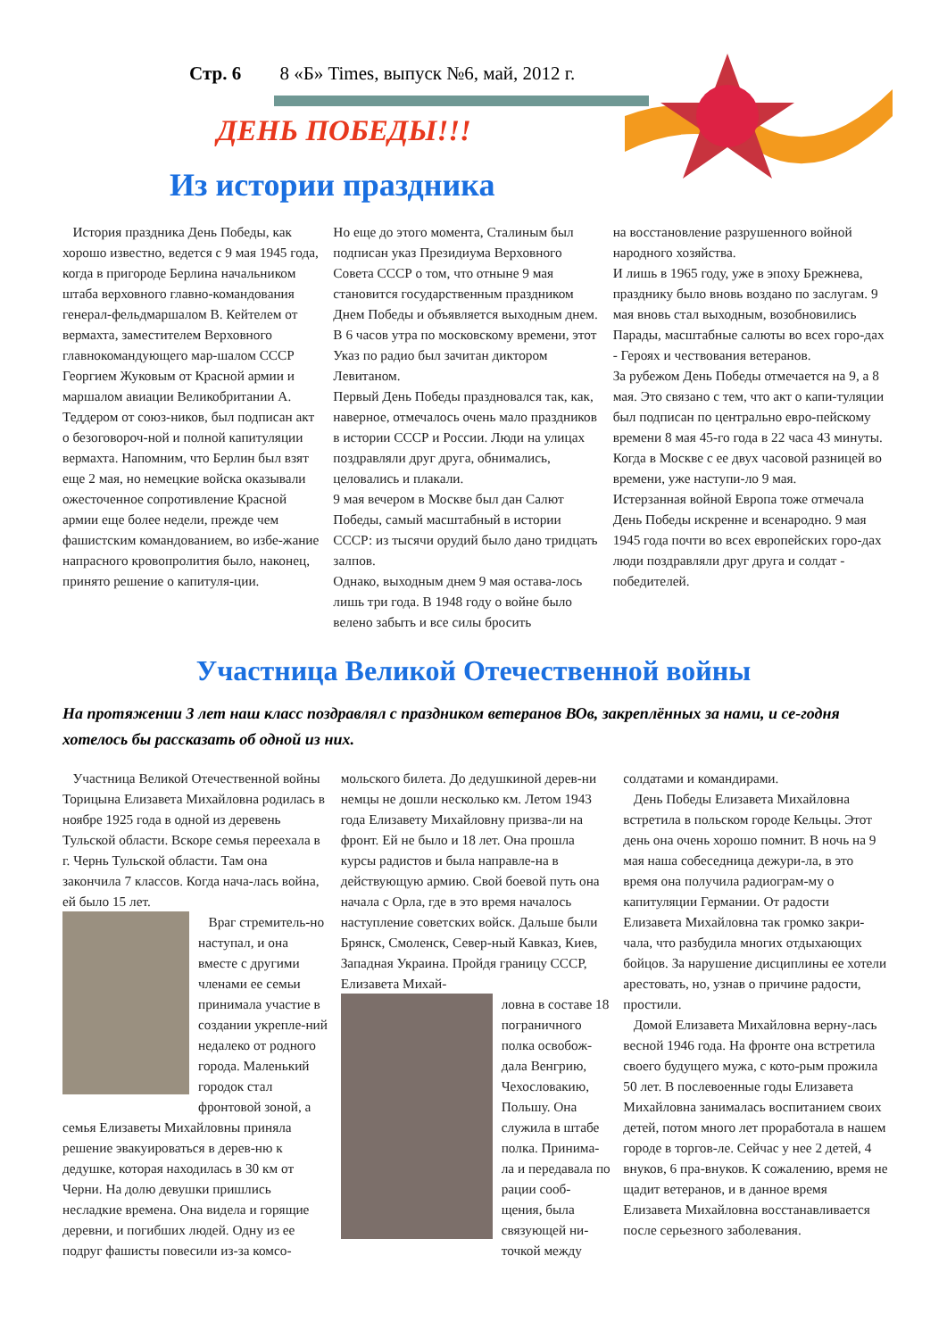Стр. 6 8 «Б» Times, выпуск №6, май, 2012 г.
ДЕНЬ ПОБЕДЫ!!!
Из истории праздника
История праздника День Победы, как хорошо известно, ведется с 9 мая 1945 года, когда в пригороде Берлина начальником штаба верховного главно-командования генерал-фельдмаршалом В. Кейтелем от вермахта, заместителем Верховного главнокомандующего мар-шалом СССР Георгием Жуковым от Красной армии и маршалом авиации Великобритании А. Теддером от союз-ников, был подписан акт о безоговороч-ной и полной капитуляции вермахта. Напомним, что Берлин был взят еще 2 мая, но немецкие войска оказывали ожесточенное сопротивление Красной армии еще более недели, прежде чем фашистским командованием, во избе-жание напрасного кровопролития было, наконец, принято решение о капитуля-ции.
Но еще до этого момента, Сталиным был подписан указ Президиума Верховного Совета СССР о том, что отныне 9 мая становится государственным праздником Днем Победы и объявляется выходным днем. В 6 часов утра по московскому времени, этот Указ по радио был зачитан диктором Левитаном.
Первый День Победы праздновался так, как, наверное, отмечалось очень мало праздников в истории СССР и России. Люди на улицах поздравляли друг друга, обнимались, целовались и плакали.
9 мая вечером в Москве был дан Салют Победы, самый масштабный в истории СССР: из тысячи орудий было дано тридцать залпов.
Однако, выходным днем 9 мая остава-лось лишь три года. В 1948 году о войне было велено забыть и все силы бросить
на восстановление разрушенного войной народного хозяйства.
И лишь в 1965 году, уже в эпоху Брежнева, празднику было вновь воздано по заслугам. 9 мая вновь стал выходным, возобновились Парады, масштабные салюты во всех горо-дах - Героях и чествования ветеранов.
За рубежом День Победы отмечается на 9, а 8 мая. Это связано с тем, что акт о капи-туляции был подписан по центрально евро-пейскому времени 8 мая 45-го года в 22 часа 43 минуты. Когда в Москве с ее двух часовой разницей во времени, уже наступи-ло 9 мая.
Истерзанная войной Европа тоже отмечала День Победы искренне и всенародно. 9 мая 1945 года почти во всех европейских горо-дах люди поздравляли друг друга и солдат - победителей.
Участница Великой Отечественной войны
На протяжении 3 лет наш класс поздравлял с праздником ветеранов ВОв, закреплённых за нами, и се-годня хотелось бы рассказать об одной из них.
Участница Великой Отечественной войны Торицына Елизавета Михайловна родилась в ноябре 1925 года в одной из деревень Тульской области. Вскоре семья переехала в г. Чернь Тульской области. Там она закончила 7 классов. Когда нача-лась война, ей было 15 лет.
Враг стремитель-но наступал, и она вместе с другими членами ее семьи принимала участие в создании укрепле-ний недалеко от родного города. Маленький городок стал фронтовой зоной, а семья Елизаветы Михайловны приняла решение эвакуироваться в дерев-ню к дедушке, которая находилась в 30 км от Черни. На долю девушки пришлись несладкие времена. Она видела и горящие деревни, и погибших людей. Одну из ее подруг фашисты повесили из-за комсо-
мольского билета. До дедушкиной дерев-ни немцы не дошли несколько км. Летом 1943 года Елизавету Михайловну призва-ли на фронт. Ей не было и 18 лет. Она прошла курсы радистов и была направле-на в действующую армию. Свой боевой путь она начала с Орла, где в это время началось наступление советских войск. Дальше были Брянск, Смоленск, Север-ный Кавказ, Киев, Западная Украина. Пройдя границу СССР, Елизавета Михай-
ловна в составе 18 пограничного полка освобож-дала Венгрию, Чехословакию, Польшу. Она служила в штабе полка. Принима-ла и передавала по рации сооб-щения, была связующей ни-точкой между
солдатами и командирами.
День Победы Елизавета Михайловна встретила в польском городе Кельцы. Этот день она очень хорошо помнит. В ночь на 9 мая наша собеседница дежури-ла, в это время она получила радиограм-му о капитуляции Германии. От радости Елизавета Михайловна так громко закри-чала, что разбудила многих отдыхающих бойцов. За нарушение дисциплины ее хотели арестовать, но, узнав о причине радости, простили.
Домой Елизавета Михайловна верну-лась весной 1946 года. На фронте она встретила своего будущего мужа, с кото-рым прожила 50 лет. В послевоенные годы Елизавета Михайловна занималась воспитанием своих детей, потом много лет проработала в нашем городе в торгов-ле. Сейчас у нее 2 детей, 4 внуков, 6 пра-внуков. К сожалению, время не щадит ветеранов, и в данное время Елизавета Михайловна восстанавливается после серьезного заболевания.